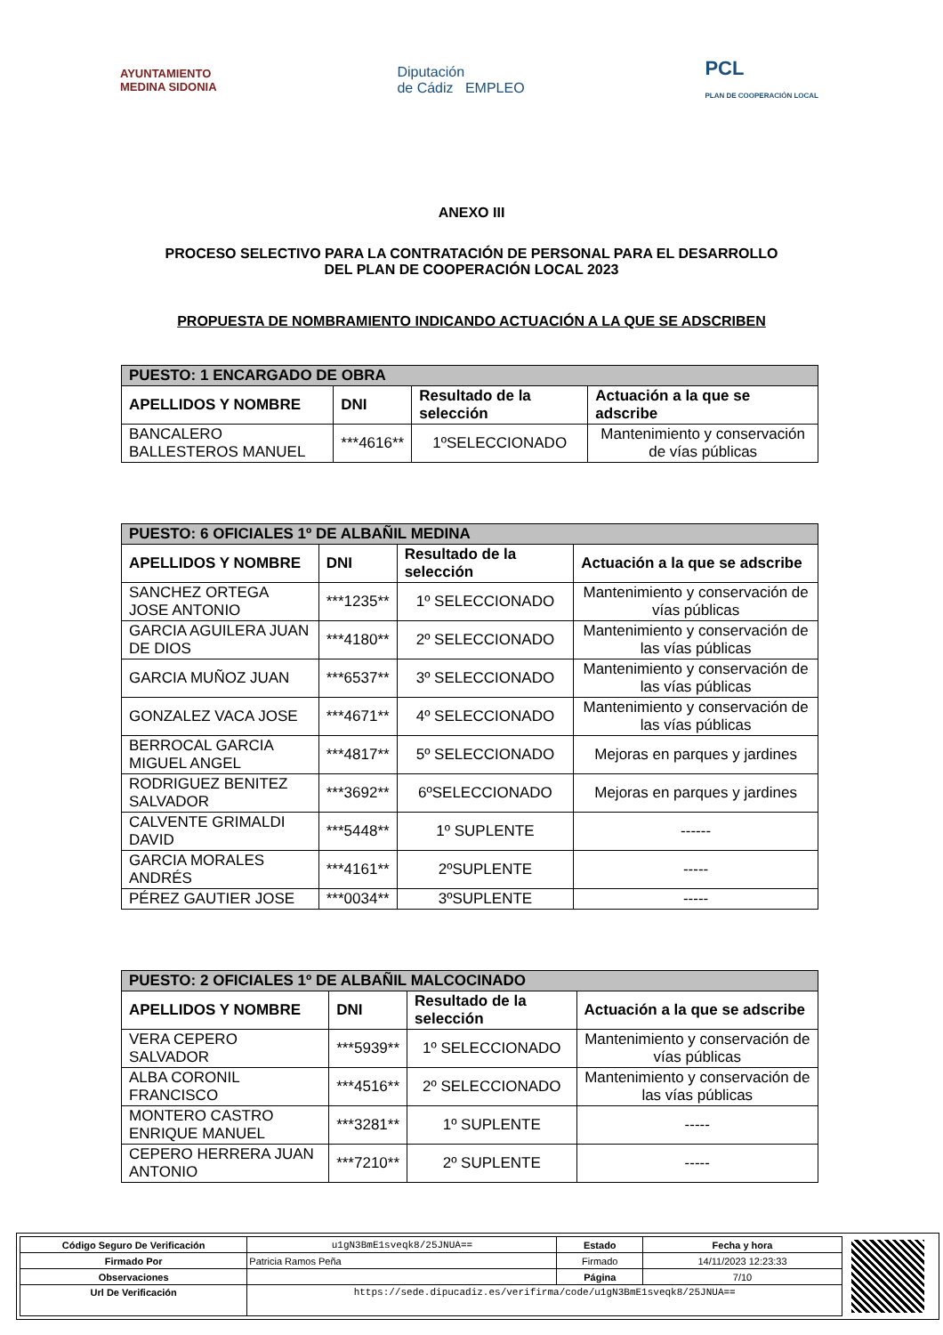AYUNTAMIENTO
MEDINA SIDONIA
Diputación
de Cádiz EMPLEO
PCL
PLAN DE COOPERACIÓN LOCAL
ANEXO III
PROCESO SELECTIVO PARA LA CONTRATACIÓN DE PERSONAL PARA EL DESARROLLO
DEL PLAN DE COOPERACIÓN LOCAL 2023
PROPUESTA DE NOMBRAMIENTO INDICANDO ACTUACIÓN A LA QUE SE ADSCRIBEN
| PUESTO: 1 ENCARGADO DE OBRA | | | |
| --- | --- | --- | --- |
| APELLIDOS Y NOMBRE | DNI | Resultado de la selección | Actuación a la que se adscribe |
| BANCALERO BALLESTEROS MANUEL | ***4616** | 1ºSELECCIONADO | Mantenimiento y conservación de vías públicas |
| PUESTO: 6 OFICIALES 1º DE ALBAÑIL MEDINA | | | |
| --- | --- | --- | --- |
| APELLIDOS Y NOMBRE | DNI | Resultado de la selección | Actuación a la que se adscribe |
| SANCHEZ ORTEGA JOSE ANTONIO | ***1235** | 1º SELECCIONADO | Mantenimiento y conservación de vías públicas |
| GARCIA AGUILERA JUAN DE DIOS | ***4180** | 2º SELECCIONADO | Mantenimiento y conservación de las vías públicas |
| GARCIA MUÑOZ JUAN | ***6537** | 3º SELECCIONADO | Mantenimiento y conservación de las vías públicas |
| GONZALEZ VACA JOSE | ***4671** | 4º SELECCIONADO | Mantenimiento y conservación de las vías públicas |
| BERROCAL GARCIA MIGUEL ANGEL | ***4817** | 5º SELECCIONADO | Mejoras en parques y jardines |
| RODRIGUEZ BENITEZ SALVADOR | ***3692** | 6ºSELECCIONADO | Mejoras en parques y jardines |
| CALVENTE GRIMALDI DAVID | ***5448** | 1º SUPLENTE | ------ |
| GARCIA MORALES ANDRÉS | ***4161** | 2ºSUPLENTE | ----- |
| PÉREZ GAUTIER JOSE | ***0034** | 3ºSUPLENTE | ----- |
| PUESTO: 2 OFICIALES 1º DE ALBAÑIL MALCOCINADO | | | |
| --- | --- | --- | --- |
| APELLIDOS Y NOMBRE | DNI | Resultado de la selección | Actuación a la que se adscribe |
| VERA CEPERO SALVADOR | ***5939** | 1º SELECCIONADO | Mantenimiento y conservación de vías públicas |
| ALBA CORONIL FRANCISCO | ***4516** | 2º SELECCIONADO | Mantenimiento y conservación de las vías públicas |
| MONTERO CASTRO ENRIQUE MANUEL | ***3281** | 1º SUPLENTE | ----- |
| CEPERO HERRERA JUAN ANTONIO | ***7210** | 2º SUPLENTE | ----- |
| Código Seguro De Verificación | u1gN3BmE1sveqk8/25JNUA== | Estado | Fecha y hora |
| Firmado Por | Patricia Ramos Peña | Firmado | 14/11/2023 12:23:33 |
| Observaciones | | Página | 7/10 |
| Url De Verificación | https://sede.dipucadiz.es/verifirma/code/u1gN3BmE1sveqk8/25JNUA== | | |